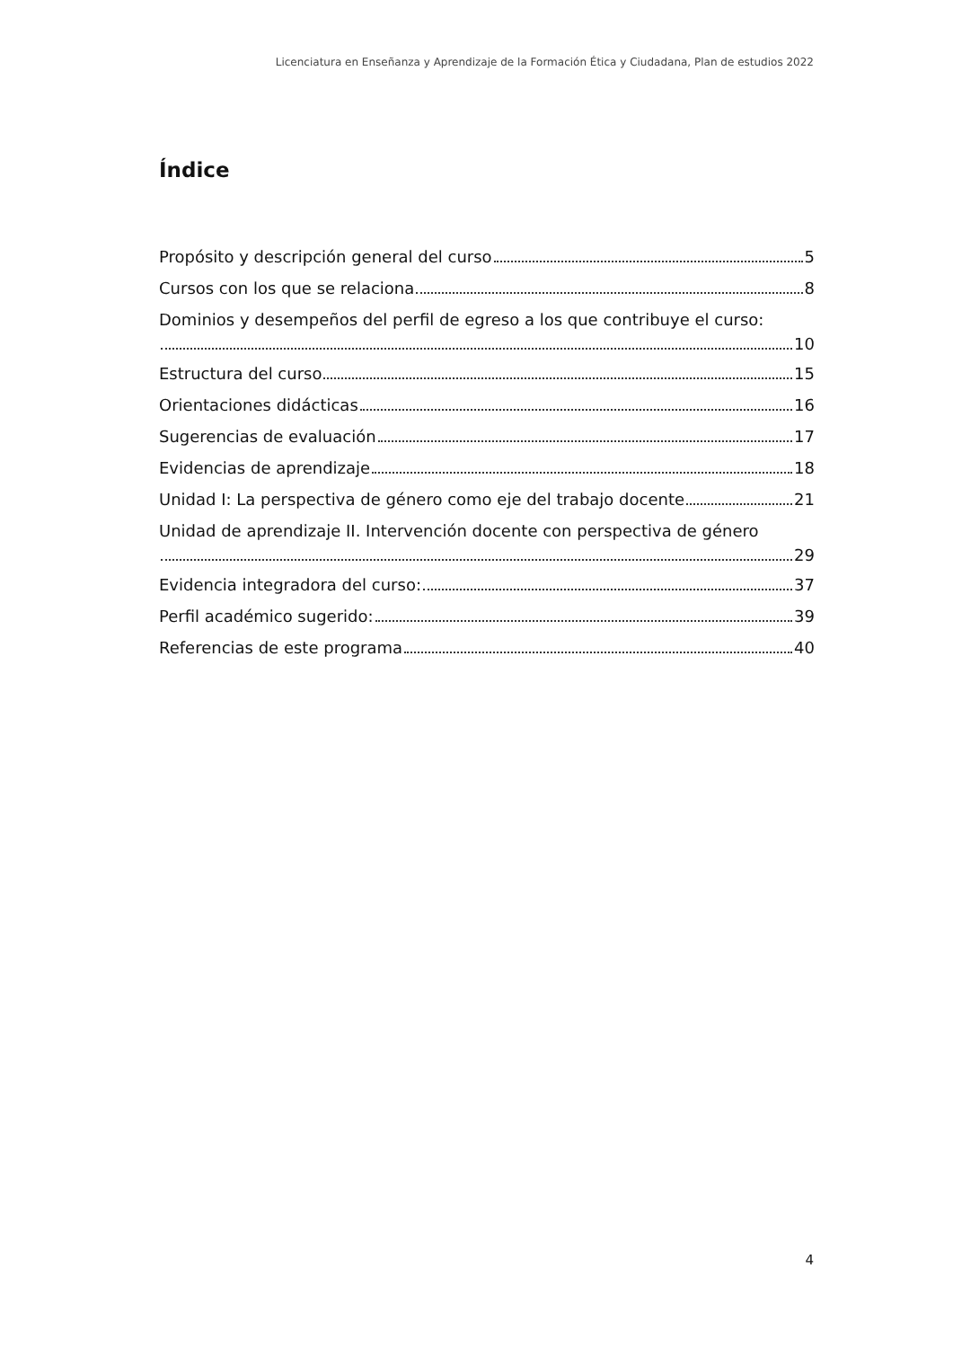Licenciatura en Enseñanza y Aprendizaje de la Formación Ética y Ciudadana, Plan de estudios 2022
Índice
Propósito y descripción general del curso 5
Cursos con los que se relaciona 8
Dominios y desempeños del perfil de egreso a los que contribuye el curso:
10
Estructura del curso 15
Orientaciones didácticas 16
Sugerencias de evaluación 17
Evidencias de aprendizaje 18
Unidad I: La perspectiva de género como eje del trabajo docente 21
Unidad de aprendizaje II. Intervención docente con perspectiva de género
29
Evidencia integradora del curso: 37
Perfil académico sugerido: 39
Referencias de este programa 40
4